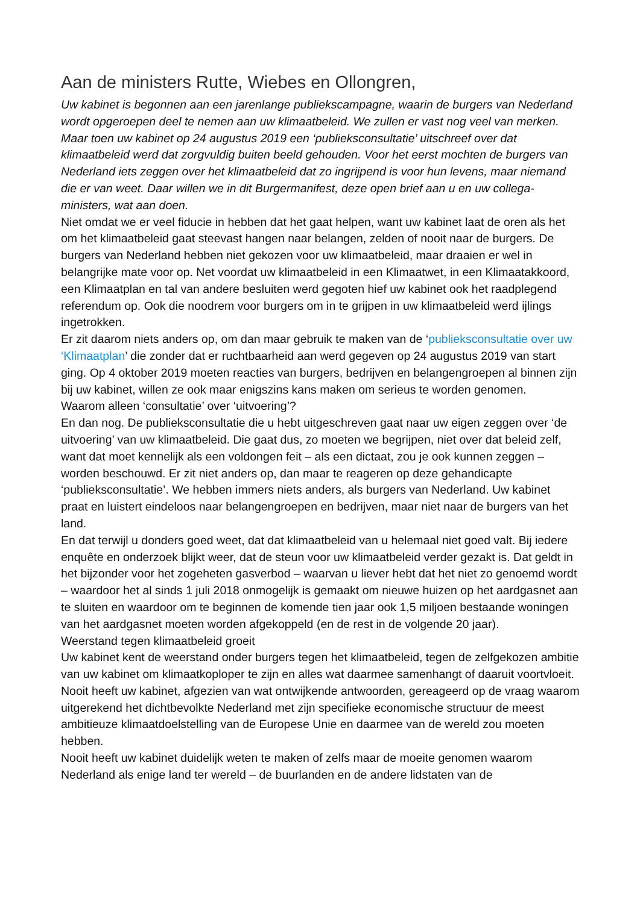Aan de ministers Rutte, Wiebes en Ollongren,
Uw kabinet is begonnen aan een jarenlange publiekscampagne, waarin de burgers van Nederland wordt opgeroepen deel te nemen aan uw klimaatbeleid. We zullen er vast nog veel van merken. Maar toen uw kabinet op 24 augustus 2019 een ‘publieksconsultatie’ uitschreef over dat klimaatbeleid werd dat zorgvuldig buiten beeld gehouden. Voor het eerst mochten de burgers van Nederland iets zeggen over het klimaatbeleid dat zo ingrijpend is voor hun levens, maar niemand die er van weet. Daar willen we in dit Burgermanifest, deze open brief aan u en uw collega-ministers, wat aan doen.
Niet omdat we er veel fiducie in hebben dat het gaat helpen, want uw kabinet laat de oren als het om het klimaatbeleid gaat steevast hangen naar belangen, zelden of nooit naar de burgers. De burgers van Nederland hebben niet gekozen voor uw klimaatbeleid, maar draaien er wel in belangrijke mate voor op. Net voordat uw klimaatbeleid in een Klimaatwet, in een Klimaatakkoord, een Klimaatplan en tal van andere besluiten werd gegoten hief uw kabinet ook het raadplegend referendum op. Ook die noodrem voor burgers om in te grijpen in uw klimaatbeleid werd ijlings ingetrokken.
Er zit daarom niets anders op, om dan maar gebruik te maken van de ‘publieksconsultatie over uw ‘Klimaatplan’ die zonder dat er ruchtbaarheid aan werd gegeven op 24 augustus 2019 van start ging. Op 4 oktober 2019 moeten reacties van burgers, bedrijven en belangengroepen al binnen zijn bij uw kabinet, willen ze ook maar enigszins kans maken om serieus te worden genomen.
Waarom alleen ‘consultatie’ over ‘uitvoering’?
En dan nog. De publieksconsultatie die u hebt uitgeschreven gaat naar uw eigen zeggen over ‘de uitvoering’ van uw klimaatbeleid. Die gaat dus, zo moeten we begrijpen, niet over dat beleid zelf, want dat moet kennelijk als een voldongen feit – als een dictaat, zou je ook kunnen zeggen – worden beschouwd. Er zit niet anders op, dan maar te reageren op deze gehandicapte ‘publieksconsultatie’. We hebben immers niets anders, als burgers van Nederland. Uw kabinet praat en luistert eindeloos naar belangengroepen en bedrijven, maar niet naar de burgers van het land.
En dat terwijl u donders goed weet, dat dat klimaatbeleid van u helemaal niet goed valt. Bij iedere enquête en onderzoek blijkt weer, dat de steun voor uw klimaatbeleid verder gezakt is. Dat geldt in het bijzonder voor het zogeheten gasverbod – waarvan u liever hebt dat het niet zo genoemd wordt – waardoor het al sinds 1 juli 2018 onmogelijk is gemaakt om nieuwe huizen op het aardgasnet aan te sluiten en waardoor om te beginnen de komende tien jaar ook 1,5 miljoen bestaande woningen van het aardgasnet moeten worden afgekoppeld (en de rest in de volgende 20 jaar).
Weerstand tegen klimaatbeleid groeit
Uw kabinet kent de weerstand onder burgers tegen het klimaatbeleid, tegen de zelfgekozen ambitie van uw kabinet om klimaatkoploper te zijn en alles wat daarmee samenhangt of daaruit voortvloeit. Nooit heeft uw kabinet, afgezien van wat ontwijkende antwoorden, gereageerd op de vraag waarom uitgerekend het dichtbevolkte Nederland met zijn specifieke economische structuur de meest ambitieuze klimaatdoelstelling van de Europese Unie en daarmee van de wereld zou moeten hebben.
Nooit heeft uw kabinet duidelijk weten te maken of zelfs maar de moeite genomen waarom Nederland als enige land ter wereld – de buurlanden en de andere lidstaten van de